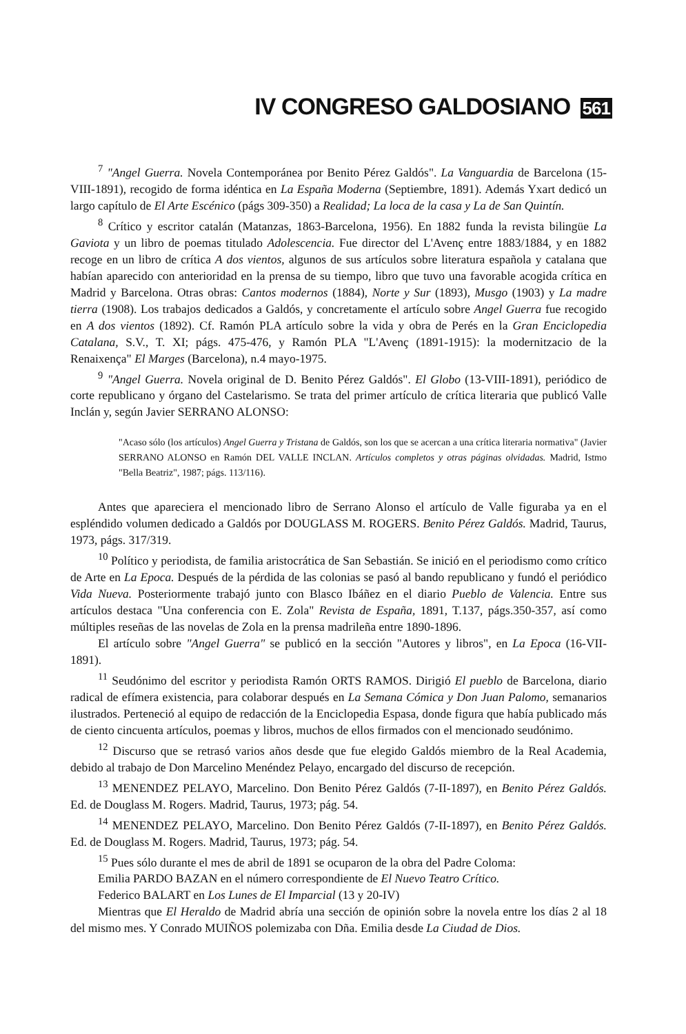IV CONGRESO GALDOSIANO 561
<sup>7</sup> "Angel Guerra. Novela Contemporánea por Benito Pérez Galdós". La Vanguardia de Barcelona (15-VIII-1891), recogido de forma idéntica en La España Moderna (Septiembre, 1891). Además Yxart dedicó un largo capítulo de El Arte Escénico (págs 309-350) a Realidad; La loca de la casa y La de San Quintín.
<sup>8</sup> Crítico y escritor catalán (Matanzas, 1863-Barcelona, 1956). En 1882 funda la revista bilingüe La Gaviota y un libro de poemas titulado Adolescencia. Fue director del L'Avenç entre 1883/1884, y en 1882 recoge en un libro de crítica A dos vientos, algunos de sus artículos sobre literatura española y catalana que habían aparecido con anterioridad en la prensa de su tiempo, libro que tuvo una favorable acogida crítica en Madrid y Barcelona. Otras obras: Cantos modernos (1884), Norte y Sur (1893), Musgo (1903) y La madre tierra (1908). Los trabajos dedicados a Galdós, y concretamente el artículo sobre Angel Guerra fue recogido en A dos vientos (1892). Cf. Ramón PLA artículo sobre la vida y obra de Perés en la Gran Enciclopedia Catalana, S.V., T. XI; págs. 475-476, y Ramón PLA "L'Avenç (1891-1915): la modernitzacio de la Renaixença" El Marges (Barcelona), n.4 mayo-1975.
<sup>9</sup> "Angel Guerra. Novela original de D. Benito Pérez Galdós". El Globo (13-VIII-1891), periódico de corte republicano y órgano del Castelarismo. Se trata del primer artículo de crítica literaria que publicó Valle Inclán y, según Javier SERRANO ALONSO:
"Acaso sólo (los artículos) Angel Guerra y Tristana de Galdós, son los que se acercan a una crítica literaria normativa" (Javier SERRANO ALONSO en Ramón DEL VALLE INCLAN. Artículos completos y otras páginas olvidadas. Madrid, Istmo "Bella Beatriz", 1987; págs. 113/116).
Antes que apareciera el mencionado libro de Serrano Alonso el artículo de Valle figuraba ya en el espléndido volumen dedicado a Galdós por DOUGLASS M. ROGERS. Benito Pérez Galdós. Madrid, Taurus, 1973, págs. 317/319.
<sup>10</sup> Político y periodista, de familia aristocrática de San Sebastián. Se inició en el periodismo como crítico de Arte en La Epoca. Después de la pérdida de las colonias se pasó al bando republicano y fundó el periódico Vida Nueva. Posteriormente trabajó junto con Blasco Ibáñez en el diario Pueblo de Valencia. Entre sus artículos destaca "Una conferencia con E. Zola" Revista de España, 1891, T.137, págs.350-357, así como múltiples reseñas de las novelas de Zola en la prensa madrileña entre 1890-1896.
El artículo sobre "Angel Guerra" se publicó en la sección "Autores y libros", en La Epoca (16-VII-1891).
<sup>11</sup> Seudónimo del escritor y periodista Ramón ORTS RAMOS. Dirigió El pueblo de Barcelona, diario radical de efímera existencia, para colaborar después en La Semana Cómica y Don Juan Palomo, semanarios ilustrados. Perteneció al equipo de redacción de la Enciclopedia Espasa, donde figura que había publicado más de ciento cincuenta artículos, poemas y libros, muchos de ellos firmados con el mencionado seudónimo.
<sup>12</sup> Discurso que se retrasó varios años desde que fue elegido Galdós miembro de la Real Academia, debido al trabajo de Don Marcelino Menéndez Pelayo, encargado del discurso de recepción.
<sup>13</sup> MENENDEZ PELAYO, Marcelino. Don Benito Pérez Galdós (7-II-1897), en Benito Pérez Galdós. Ed. de Douglass M. Rogers. Madrid, Taurus, 1973; pág. 54.
<sup>14</sup> MENENDEZ PELAYO, Marcelino. Don Benito Pérez Galdós (7-II-1897), en Benito Pérez Galdós. Ed. de Douglass M. Rogers. Madrid, Taurus, 1973; pág. 54.
<sup>15</sup> Pues sólo durante el mes de abril de 1891 se ocuparon de la obra del Padre Coloma:
Emilia PARDO BAZAN en el número correspondiente de El Nuevo Teatro Crítico.
Federico BALART en Los Lunes de El Imparcial (13 y 20-IV)
Mientras que El Heraldo de Madrid abría una sección de opinión sobre la novela entre los días 2 al 18 del mismo mes. Y Conrado MUIÑOS polemizaba con Dña. Emilia desde La Ciudad de Dios.